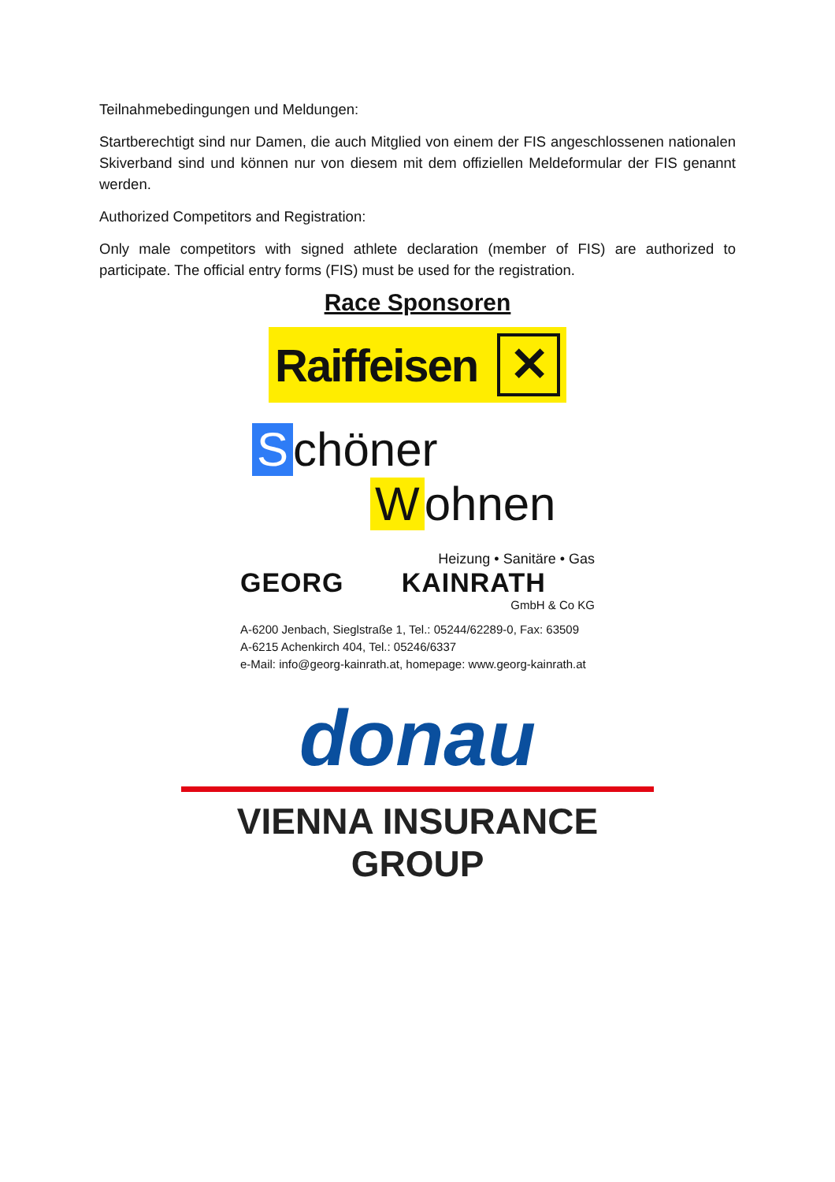Teilnahmebedingungen und Meldungen:
Startberechtigt sind nur Damen, die auch Mitglied von einem der FIS angeschlossenen nationalen Skiverband sind und können nur von diesem mit dem offiziellen Meldeformular der FIS genannt werden.
Authorized Competitors and Registration:
Only male competitors with signed athlete declaration (member of FIS) are authorized to participate. The official entry forms (FIS) must be used for the registration.
Race Sponsoren
Raiffeisen ✕
Schöner
Wohnen
Heizung • Sanitäre • Gas
GEORG KAINRATH
GmbH & Co KG
A-6200 Jenbach, Sieglstraße 1, Tel.: 05244/62289-0, Fax: 63509
A-6215 Achenkirch 404, Tel.: 05246/6337
e-Mail: info@georg-kainrath.at, homepage: www.georg-kainrath.at
donau
VIENNA INSURANCE GROUP